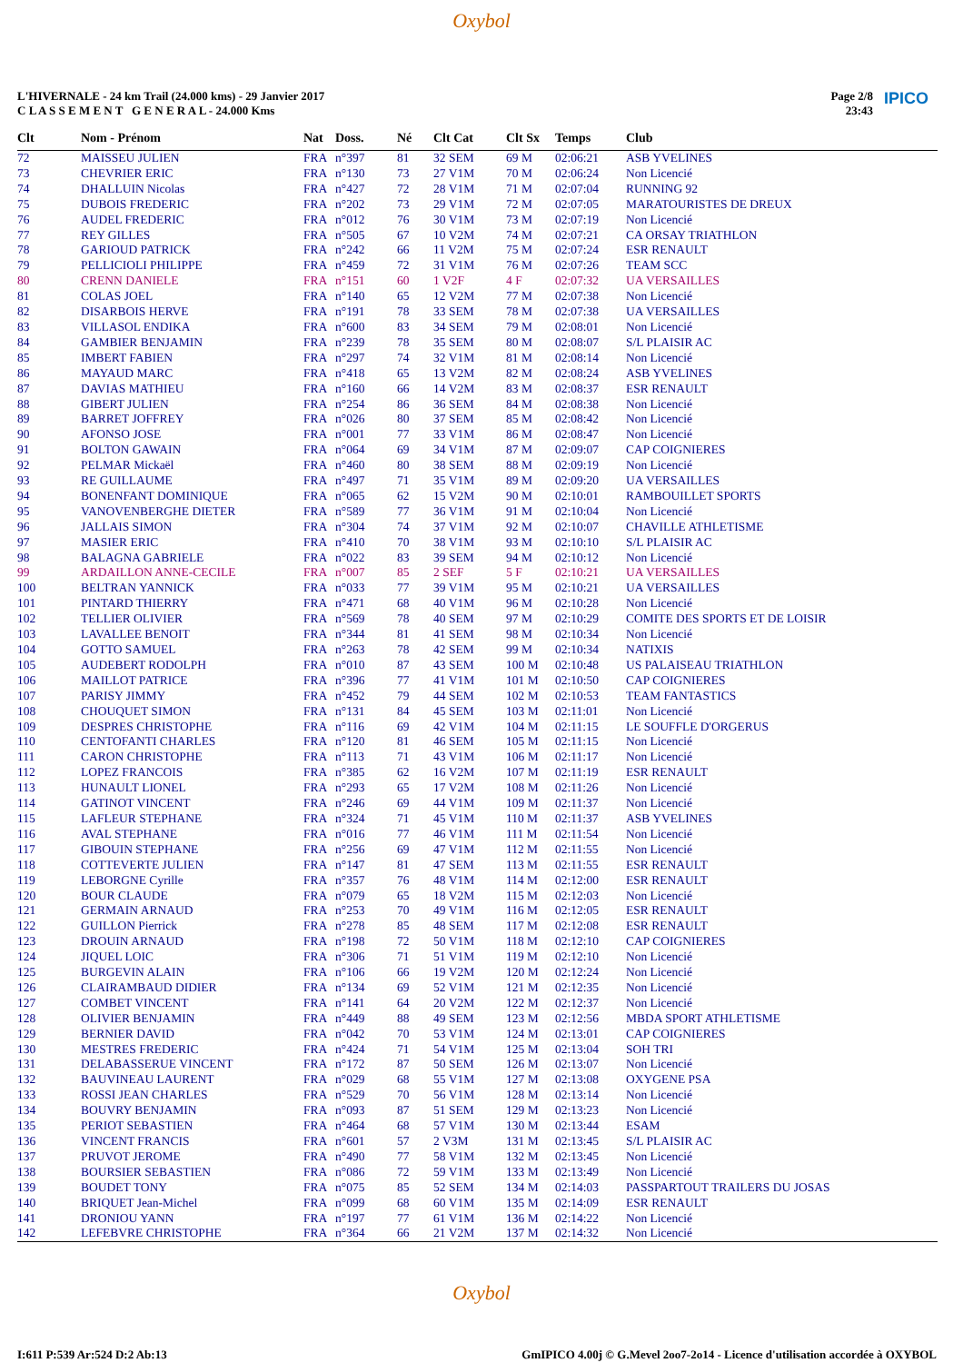Oxybol
L'HIVERNALE - 24 km Trail (24.000 kms) - 29 Janvier 2017
C L A S S E M E N T G E N E R A L - 24.000 Kms
Page 2/8
23:43
IPICO
| Clt | Nom - Prénom | Nat | Doss. | Né | Clt Cat | Clt Sx | Temps | Club |
| --- | --- | --- | --- | --- | --- | --- | --- | --- |
| 72 | MAISSEU JULIEN | FRA | n°397 | 81 | 32 SEM | 69 M | 02:06:21 | ASB YVELINES |
| 73 | CHEVRIER ERIC | FRA | n°130 | 73 | 27 V1M | 70 M | 02:06:24 | Non Licencié |
| 74 | DHALLUIN Nicolas | FRA | n°427 | 72 | 28 V1M | 71 M | 02:07:04 | RUNNING 92 |
| 75 | DUBOIS FREDERIC | FRA | n°202 | 73 | 29 V1M | 72 M | 02:07:05 | MARATOURISTES DE DREUX |
| 76 | AUDEL FREDERIC | FRA | n°012 | 76 | 30 V1M | 73 M | 02:07:19 | Non Licencié |
| 77 | REY GILLES | FRA | n°505 | 67 | 10 V2M | 74 M | 02:07:21 | CA ORSAY TRIATHLON |
| 78 | GARIOUD PATRICK | FRA | n°242 | 66 | 11 V2M | 75 M | 02:07:24 | ESR RENAULT |
| 79 | PELLICIOLI PHILIPPE | FRA | n°459 | 72 | 31 V1M | 76 M | 02:07:26 | TEAM SCC |
| 80 | CRENN DANIELE | FRA | n°151 | 60 | 1 V2F | 4 F | 02:07:32 | UA VERSAILLES |
| 81 | COLAS JOEL | FRA | n°140 | 65 | 12 V2M | 77 M | 02:07:38 | Non Licencié |
| 82 | DISARBOIS HERVE | FRA | n°191 | 78 | 33 SEM | 78 M | 02:07:38 | UA VERSAILLES |
| 83 | VILLASOL ENDIKA | FRA | n°600 | 83 | 34 SEM | 79 M | 02:08:01 | Non Licencié |
| 84 | GAMBIER BENJAMIN | FRA | n°239 | 78 | 35 SEM | 80 M | 02:08:07 | S/L PLAISIR AC |
| 85 | IMBERT FABIEN | FRA | n°297 | 74 | 32 V1M | 81 M | 02:08:14 | Non Licencié |
| 86 | MAYAUD MARC | FRA | n°418 | 65 | 13 V2M | 82 M | 02:08:24 | ASB YVELINES |
| 87 | DAVIAS MATHIEU | FRA | n°160 | 66 | 14 V2M | 83 M | 02:08:37 | ESR RENAULT |
| 88 | GIBERT JULIEN | FRA | n°254 | 86 | 36 SEM | 84 M | 02:08:38 | Non Licencié |
| 89 | BARRET JOFFREY | FRA | n°026 | 80 | 37 SEM | 85 M | 02:08:42 | Non Licencié |
| 90 | AFONSO JOSE | FRA | n°001 | 77 | 33 V1M | 86 M | 02:08:47 | Non Licencié |
| 91 | BOLTON GAWAIN | FRA | n°064 | 69 | 34 V1M | 87 M | 02:09:07 | CAP COIGNIERES |
| 92 | PELMAR Mickaël | FRA | n°460 | 80 | 38 SEM | 88 M | 02:09:19 | Non Licencié |
| 93 | RE GUILLAUME | FRA | n°497 | 71 | 35 V1M | 89 M | 02:09:20 | UA VERSAILLES |
| 94 | BONENFANT DOMINIQUE | FRA | n°065 | 62 | 15 V2M | 90 M | 02:10:01 | RAMBOUILLET SPORTS |
| 95 | VANOVENBERGHE DIETER | FRA | n°589 | 77 | 36 V1M | 91 M | 02:10:04 | Non Licencié |
| 96 | JALLAIS SIMON | FRA | n°304 | 74 | 37 V1M | 92 M | 02:10:07 | CHAVILLE ATHLETISME |
| 97 | MASIER ERIC | FRA | n°410 | 70 | 38 V1M | 93 M | 02:10:10 | S/L PLAISIR AC |
| 98 | BALAGNA GABRIELE | FRA | n°022 | 83 | 39 SEM | 94 M | 02:10:12 | Non Licencié |
| 99 | ARDAILLON ANNE-CECILE | FRA | n°007 | 85 | 2 SEF | 5 F | 02:10:21 | UA VERSAILLES |
| 100 | BELTRAN YANNICK | FRA | n°033 | 77 | 39 V1M | 95 M | 02:10:21 | UA VERSAILLES |
| 101 | PINTARD THIERRY | FRA | n°471 | 68 | 40 V1M | 96 M | 02:10:28 | Non Licencié |
| 102 | TELLIER OLIVIER | FRA | n°569 | 78 | 40 SEM | 97 M | 02:10:29 | COMITE DES SPORTS ET DE LOISIR |
| 103 | LAVALLEE BENOIT | FRA | n°344 | 81 | 41 SEM | 98 M | 02:10:34 | Non Licencié |
| 104 | GOTTO SAMUEL | FRA | n°263 | 78 | 42 SEM | 99 M | 02:10:34 | NATIXIS |
| 105 | AUDEBERT RODOLPH | FRA | n°010 | 87 | 43 SEM | 100 M | 02:10:48 | US PALAISEAU TRIATHLON |
| 106 | MAILLOT PATRICE | FRA | n°396 | 77 | 41 V1M | 101 M | 02:10:50 | CAP COIGNIERES |
| 107 | PARISY JIMMY | FRA | n°452 | 79 | 44 SEM | 102 M | 02:10:53 | TEAM FANTASTICS |
| 108 | CHOUQUET SIMON | FRA | n°131 | 84 | 45 SEM | 103 M | 02:11:01 | Non Licencié |
| 109 | DESPRES CHRISTOPHE | FRA | n°116 | 69 | 42 V1M | 104 M | 02:11:15 | LE SOUFFLE D'ORGERUS |
| 110 | CENTOFANTI CHARLES | FRA | n°120 | 81 | 46 SEM | 105 M | 02:11:15 | Non Licencié |
| 111 | CARON CHRISTOPHE | FRA | n°113 | 71 | 43 V1M | 106 M | 02:11:17 | Non Licencié |
| 112 | LOPEZ FRANCOIS | FRA | n°385 | 62 | 16 V2M | 107 M | 02:11:19 | ESR RENAULT |
| 113 | HUNAULT LIONEL | FRA | n°293 | 65 | 17 V2M | 108 M | 02:11:26 | Non Licencié |
| 114 | GATINOT VINCENT | FRA | n°246 | 69 | 44 V1M | 109 M | 02:11:37 | Non Licencié |
| 115 | LAFLEUR STEPHANE | FRA | n°324 | 71 | 45 V1M | 110 M | 02:11:37 | ASB YVELINES |
| 116 | AVAL STEPHANE | FRA | n°016 | 77 | 46 V1M | 111 M | 02:11:54 | Non Licencié |
| 117 | GIBOUIN STEPHANE | FRA | n°256 | 69 | 47 V1M | 112 M | 02:11:55 | Non Licencié |
| 118 | COTTEVERTE JULIEN | FRA | n°147 | 81 | 47 SEM | 113 M | 02:11:55 | ESR RENAULT |
| 119 | LEBORGNE Cyrille | FRA | n°357 | 76 | 48 V1M | 114 M | 02:12:00 | ESR RENAULT |
| 120 | BOUR CLAUDE | FRA | n°079 | 65 | 18 V2M | 115 M | 02:12:03 | Non Licencié |
| 121 | GERMAIN ARNAUD | FRA | n°253 | 70 | 49 V1M | 116 M | 02:12:05 | ESR RENAULT |
| 122 | GUILLON Pierrick | FRA | n°278 | 85 | 48 SEM | 117 M | 02:12:08 | ESR RENAULT |
| 123 | DROUIN ARNAUD | FRA | n°198 | 72 | 50 V1M | 118 M | 02:12:10 | CAP COIGNIERES |
| 124 | JIQUEL LOIC | FRA | n°306 | 71 | 51 V1M | 119 M | 02:12:10 | Non Licencié |
| 125 | BURGEVIN ALAIN | FRA | n°106 | 66 | 19 V2M | 120 M | 02:12:24 | Non Licencié |
| 126 | CLAIRAMBAUD DIDIER | FRA | n°134 | 69 | 52 V1M | 121 M | 02:12:35 | Non Licencié |
| 127 | COMBET VINCENT | FRA | n°141 | 64 | 20 V2M | 122 M | 02:12:37 | Non Licencié |
| 128 | OLIVIER BENJAMIN | FRA | n°449 | 88 | 49 SEM | 123 M | 02:12:56 | MBDA SPORT ATHLETISME |
| 129 | BERNIER DAVID | FRA | n°042 | 70 | 53 V1M | 124 M | 02:13:01 | CAP COIGNIERES |
| 130 | MESTRES FREDERIC | FRA | n°424 | 71 | 54 V1M | 125 M | 02:13:04 | SOH TRI |
| 131 | DELABASSERUE VINCENT | FRA | n°172 | 87 | 50 SEM | 126 M | 02:13:07 | Non Licencié |
| 132 | BAUVINEAU LAURENT | FRA | n°029 | 68 | 55 V1M | 127 M | 02:13:08 | OXYGENE PSA |
| 133 | ROSSI JEAN CHARLES | FRA | n°529 | 70 | 56 V1M | 128 M | 02:13:14 | Non Licencié |
| 134 | BOUVRY BENJAMIN | FRA | n°093 | 87 | 51 SEM | 129 M | 02:13:23 | Non Licencié |
| 135 | PERIOT SEBASTIEN | FRA | n°464 | 68 | 57 V1M | 130 M | 02:13:44 | ESAM |
| 136 | VINCENT FRANCIS | FRA | n°601 | 57 | 2 V3M | 131 M | 02:13:45 | S/L PLAISIR AC |
| 137 | PRUVOT JEROME | FRA | n°490 | 77 | 58 V1M | 132 M | 02:13:45 | Non Licencié |
| 138 | BOURSIER SEBASTIEN | FRA | n°086 | 72 | 59 V1M | 133 M | 02:13:49 | Non Licencié |
| 139 | BOUDET TONY | FRA | n°075 | 85 | 52 SEM | 134 M | 02:14:03 | PASSPARTOUT TRAILERS DU JOSAS |
| 140 | BRIQUET Jean-Michel | FRA | n°099 | 68 | 60 V1M | 135 M | 02:14:09 | ESR RENAULT |
| 141 | DRONIOU YANN | FRA | n°197 | 77 | 61 V1M | 136 M | 02:14:22 | Non Licencié |
| 142 | LEFEBVRE CHRISTOPHE | FRA | n°364 | 66 | 21 V2M | 137 M | 02:14:32 | Non Licencié |
Oxybol
I:611 P:539 Ar:524 D:2 Ab:13 GmIPICO 4.00j © G.Mevel 2oo7-2o14 - Licence d'utilisation accordée à OXYBOL